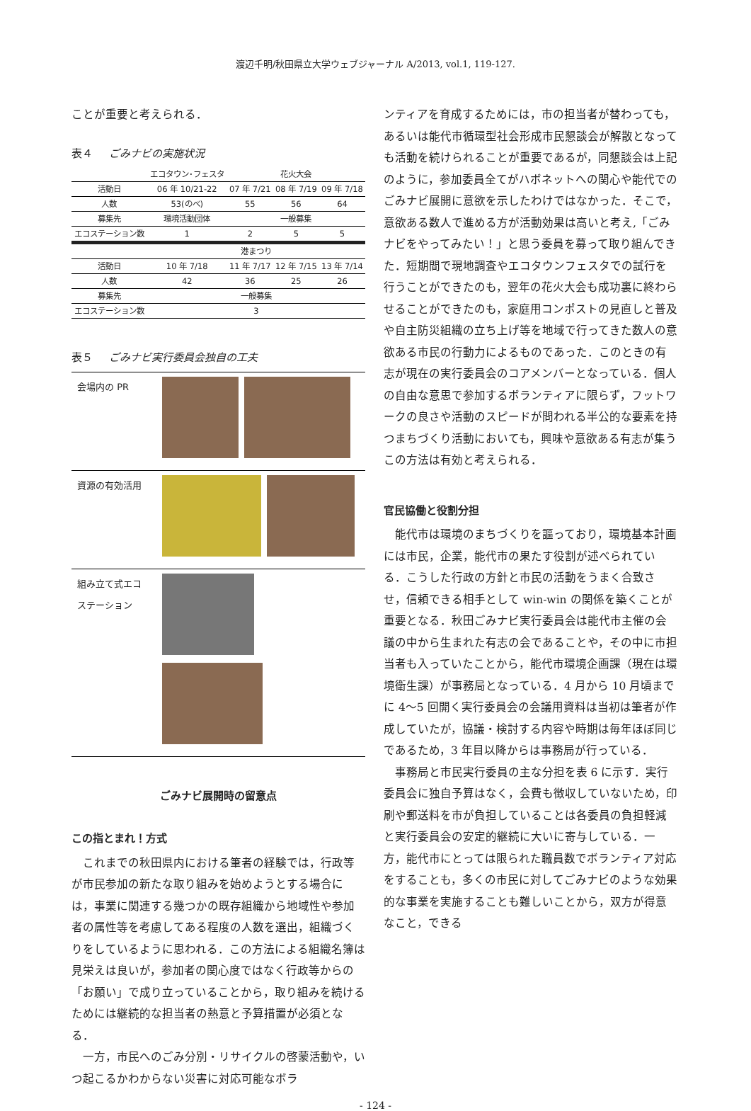渡辺千明/秋田県立大学ウェブジャーナル A/2013, vol.1, 119-127.
ことが重要と考えられる．
表４ ごみナビの実施状況
| | エコタウン･フェスタ | 花火大会 | | |
| --- | --- | --- | --- | --- |
| 活動日 | 06 年 10/21-22 | 07 年 7/21 | 08 年 7/19 | 09 年 7/18 |
| 人数 | 53(のべ) | 55 | 56 | 64 |
| 募集先 | 環境活動団体 | 一般募集 | | |
| エコステーション数 | 1 | 2 | 5 | 5 |
| | 港まつり | | | |
| 活動日 | 10 年 7/18 | 11 年 7/17 | 12 年 7/15 | 13 年 7/14 |
| 人数 | 42 | 36 | 25 | 26 |
| 募集先 | 一般募集 | | | |
| エコステーション数 | 3 | | | |
表５ ごみナビ実行委員会独自の工夫
| 会場内の PR | |
| 資源の有効活用 | |
| 組み立て式エコステーション | |
ごみナビ展開時の留意点
この指とまれ！方式
これまでの秋田県内における筆者の経験では，行政等が市民参加の新たな取り組みを始めようとする場合には，事業に関連する幾つかの既存組織から地域性や参加者の属性等を考慮してある程度の人数を選出，組織づくりをしているように思われる．この方法による組織名簿は見栄えは良いが，参加者の関心度ではなく行政等からの「お願い」で成り立っていることから，取り組みを続けるためには継続的な担当者の熱意と予算措置が必須となる．
一方，市民へのごみ分別・リサイクルの啓蒙活動や，いつ起こるかわからない災害に対応可能なボラ
ンティアを育成するためには，市の担当者が替わっても，あるいは能代市循環型社会形成市民懇談会が解散となっても活動を続けられることが重要であるが，同懇談会は上記のように，参加委員全てがハボネットへの関心や能代でのごみナビ展開に意欲を示したわけではなかった．そこで，意欲ある数人で進める方が活動効果は高いと考え,「ごみナビをやってみたい！」と思う委員を募って取り組んできた．短期間で現地調査やエコタウンフェスタでの試行を行うことができたのも，翌年の花火大会も成功裏に終わらせることができたのも，家庭用コンポストの見直しと普及や自主防災組織の立ち上げ等を地域で行ってきた数人の意欲ある市民の行動力によるものであった．このときの有志が現在の実行委員会のコアメンバーとなっている．個人の自由な意思で参加するボランティアに限らず，フットワークの良さや活動のスピードが問われる半公的な要素を持つまちづくり活動においても，興味や意欲ある有志が集うこの方法は有効と考えられる．
官民協働と役割分担
能代市は環境のまちづくりを謳っており，環境基本計画には市民，企業，能代市の果たす役割が述べられている．こうした行政の方針と市民の活動をうまく合致させ，信頼できる相手として win-win の関係を築くことが重要となる．秋田ごみナビ実行委員会は能代市主催の会議の中から生まれた有志の会であることや，その中に市担当者も入っていたことから，能代市環境企画課（現在は環境衛生課）が事務局となっている．4 月から 10 月頃までに 4〜5 回開く実行委員会の会議用資料は当初は筆者が作成していたが，協議・検討する内容や時期は毎年ほぼ同じであるため，3 年目以降からは事務局が行っている．
事務局と市民実行委員の主な分担を表 6 に示す．実行委員会に独自予算はなく，会費も徴収していないため，印刷や郵送料を市が負担していることは各委員の負担軽減と実行委員会の安定的継続に大いに寄与している．一方，能代市にとっては限られた職員数でボランティア対応をすることも，多くの市民に対してごみナビのような効果的な事業を実施することも難しいことから，双方が得意なこと，できる
- 124 -